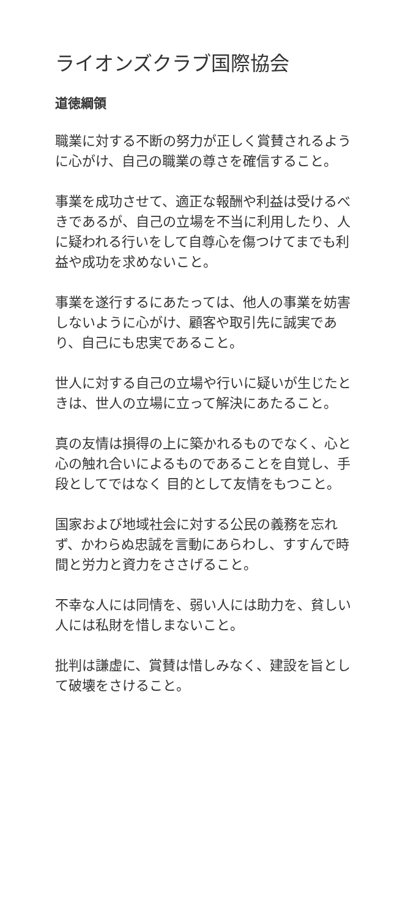ライオンズクラブ国際協会
道徳綱領
職業に対する不断の努力が正しく賞賛されるように心がけ、自己の職業の尊さを確信すること。
事業を成功させて、適正な報酬や利益は受けるべきであるが、自己の立場を不当に利用したり、人に疑われる行いをして自尊心を傷つけてまでも利益や成功を求めないこと。
事業を遂行するにあたっては、他人の事業を妨害しないように心がけ、顧客や取引先に誠実であり、自己にも忠実であること。
世人に対する自己の立場や行いに疑いが生じたときは、世人の立場に立って解決にあたること。
真の友情は損得の上に築かれるものでなく、心と心の触れ合いによるものであることを自覚し、手段としてではなく 目的として友情をもつこと。
国家および地域社会に対する公民の義務を忘れず、かわらぬ忠誠を言動にあらわし、すすんで時間と労力と資力をささげること。
不幸な人には同情を、弱い人には助力を、貧しい人には私財を惜しまないこと。
批判は謙虚に、賞賛は惜しみなく、建設を旨として破壊をさけること。